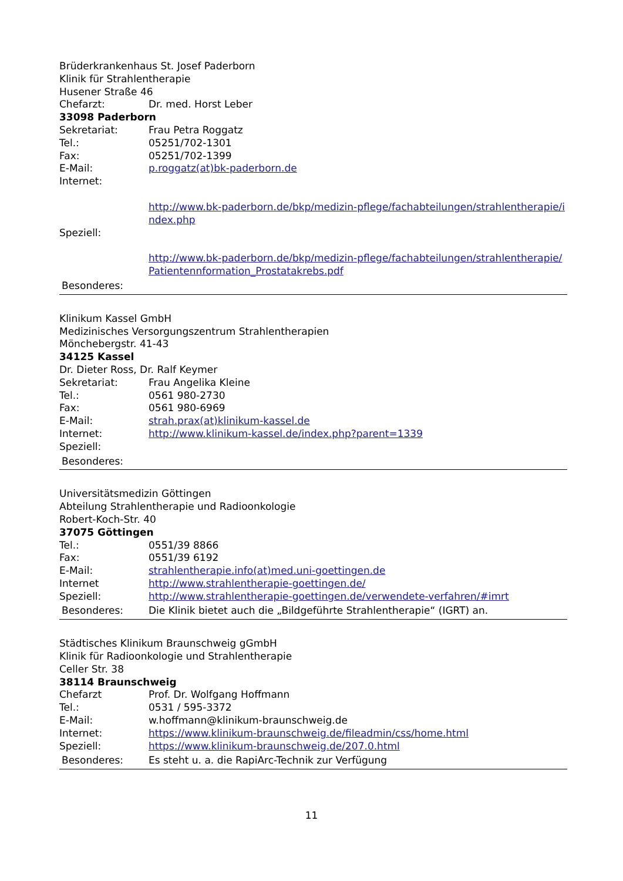Brüderkrankenhaus St. Josef Paderborn
Klinik für Strahlentherapie
Husener Straße 46
Chefarzt: Dr. med. Horst Leber
33098 Paderborn
Sekretariat: Frau Petra Roggatz
Tel.: 05251/702-1301
Fax: 05251/702-1399
E-Mail: p.roggatz(at)bk-paderborn.de
Internet:
http://www.bk-paderborn.de/bkp/medizin-pflege/fachabteilungen/strahlentherapie/index.php
Speziell:
http://www.bk-paderborn.de/bkp/medizin-pflege/fachabteilungen/strahlentherapie/Patientennformation_Prostatakrebs.pdf
Besonderes:
Klinikum Kassel GmbH
Medizinisches Versorgungszentrum Strahlentherapien
Mönchebergstr. 41-43
34125 Kassel
Dr. Dieter Ross, Dr. Ralf Keymer
Sekretariat: Frau Angelika Kleine
Tel.: 0561 980-2730
Fax: 0561 980-6969
E-Mail: strah.prax(at)klinikum-kassel.de
Internet: http://www.klinikum-kassel.de/index.php?parent=1339
Speziell:
Besonderes:
Universitätsmedizin Göttingen
Abteilung Strahlentherapie und Radioonkologie
Robert-Koch-Str. 40
37075 Göttingen
Tel.: 0551/39 8866
Fax: 0551/39 6192
E-Mail: strahlentherapie.info(at)med.uni-goettingen.de
Internet http://www.strahlentherapie-goettingen.de/
Speziell: http://www.strahlentherapie-goettingen.de/verwendete-verfahren/#imrt
Besonderes: Die Klinik bietet auch die „Bildgeführte Strahlentherapie“ (IGRT) an.
Städtisches Klinikum Braunschweig gGmbH
Klinik für Radioonkologie und Strahlentherapie
Celler Str. 38
38114 Braunschweig
Chefarzt Prof. Dr. Wolfgang Hoffmann
Tel.: 0531 / 595-3372
E-Mail: w.hoffmann@klinikum-braunschweig.de
Internet: https://www.klinikum-braunschweig.de/fileadmin/css/home.html
Speziell: https://www.klinikum-braunschweig.de/207.0.html
Besonderes: Es steht u. a. die RapiArc-Technik zur Verfügung
11